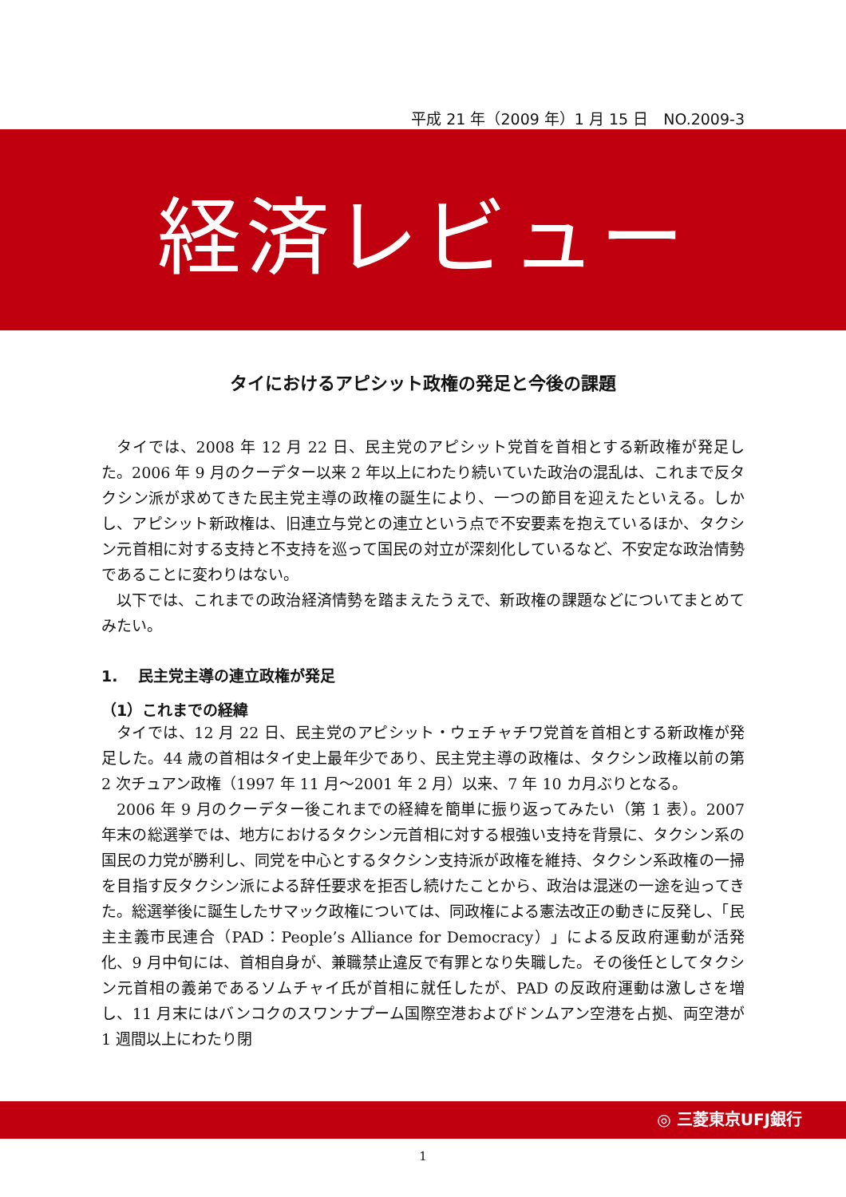平成 21 年（2009 年）1 月 15 日　NO.2009-3
経済レビュー
タイにおけるアピシット政権の発足と今後の課題
タイでは、2008 年 12 月 22 日、民主党のアピシット党首を首相とする新政権が発足した。2006 年 9 月のクーデター以来 2 年以上にわたり続いていた政治の混乱は、これまで反タクシン派が求めてきた民主党主導の政権の誕生により、一つの節目を迎えたといえる。しかし、アピシット新政権は、旧連立与党との連立という点で不安要素を抱えているほか、タクシン元首相に対する支持と不支持を巡って国民の対立が深刻化しているなど、不安定な政治情勢であることに変わりはない。
以下では、これまでの政治経済情勢を踏まえたうえで、新政権の課題などについてまとめてみたい。
1.　 民主党主導の連立政権が発足
（1）これまでの経緯
タイでは、12 月 22 日、民主党のアピシット・ウェチャチワ党首を首相とする新政権が発足した。44 歳の首相はタイ史上最年少であり、民主党主導の政権は、タクシン政権以前の第 2 次チュアン政権（1997 年 11 月～2001 年 2 月）以来、7 年 10 カ月ぶりとなる。
2006 年 9 月のクーデター後これまでの経緯を簡単に振り返ってみたい（第 1 表）。2007 年末の総選挙では、地方におけるタクシン元首相に対する根強い支持を背景に、タクシン系の国民の力党が勝利し、同党を中心とするタクシン支持派が政権を維持、タクシン系政権の一掃を目指す反タクシン派による辞任要求を拒否し続けたことから、政治は混迷の一途を辿ってきた。総選挙後に誕生したサマック政権については、同政権による憲法改正の動きに反発し、「民主主義市民連合（PAD：People’s Alliance for Democracy）」による反政府運動が活発化、9 月中旬には、首相自身が、兼職禁止違反で有罪となり失職した。その後任としてタクシン元首相の義弟であるソムチャイ氏が首相に就任したが、PAD の反政府運動は激しさを増し、11 月末にはバンコクのスワンナプーム国際空港およびドンムアン空港を占拠、両空港が 1 週間以上にわたり閉
◎ 三菱東京UFJ銀行
1